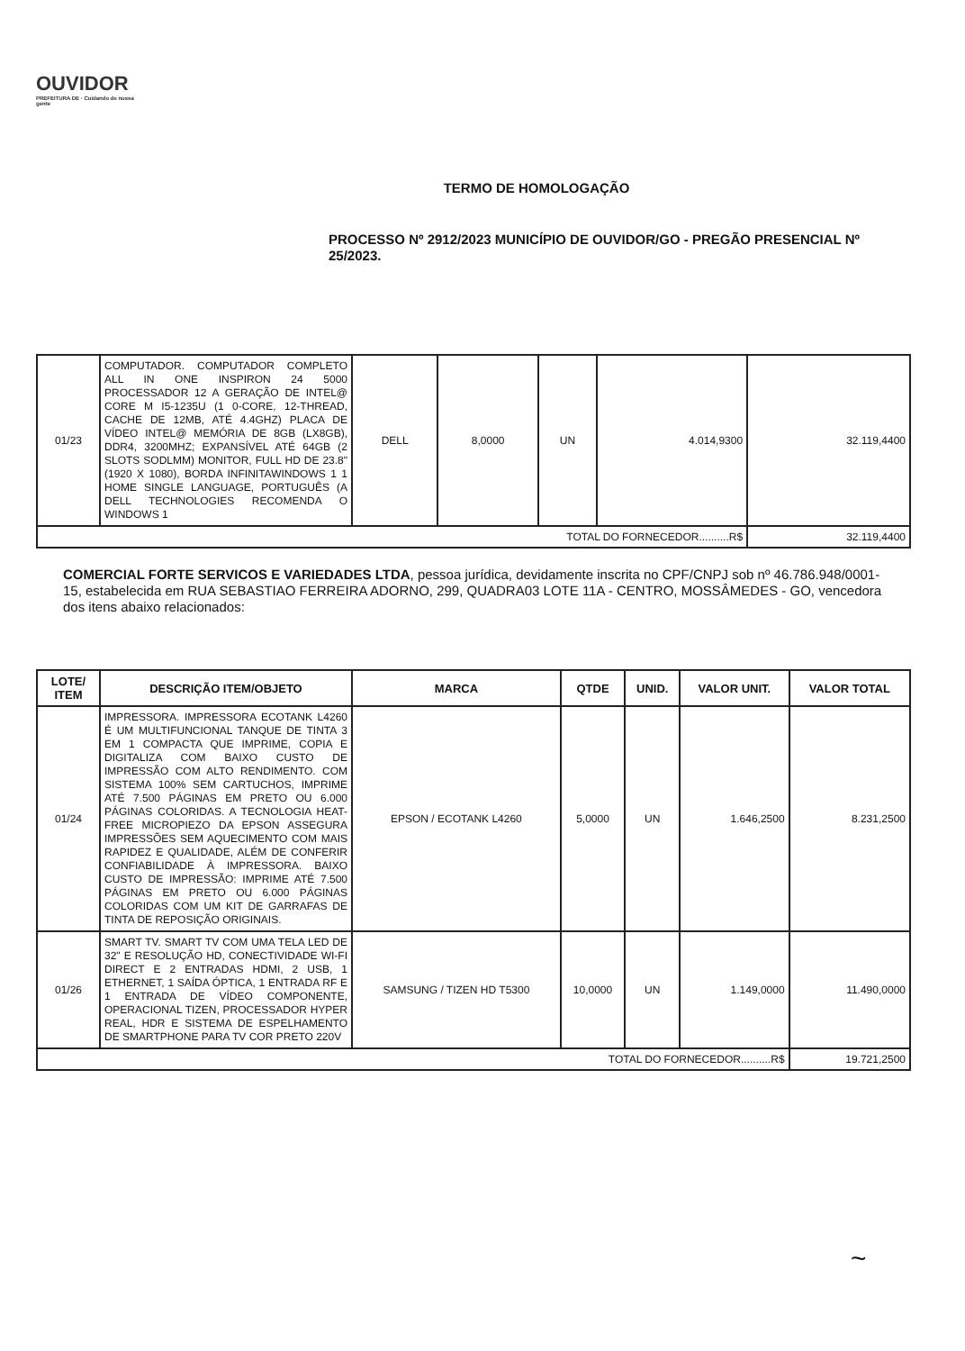OUVIDOR
PREFEITURA DE · Cuidando de nossa gente
TERMO DE HOMOLOGAÇÃO
PROCESSO Nº 2912/2023 MUNICÍPIO DE OUVIDOR/GO - PREGÃO PRESENCIAL Nº 25/2023.
| 01/23 | COMPUTADOR. COMPUTADOR COMPLETO ALL IN ONE INSPIRON 24 5000 PROCESSADOR 12 A GERAÇÃO DE INTEL@ CORE M I5-1235U (1 0-CORE, 12-THREAD, CACHE DE 12MB, ATÉ 4.4GHZ) PLACA DE VÍDEO INTEL@ MEMÓRIA DE 8GB (LX8GB), DDR4, 3200MHZ; EXPANSÍVEL ATÉ 64GB (2 SLOTS SODLMM) MONITOR, FULL HD DE 23.8" (1920 X 1080), BORDA INFINITAWINDOWS 1 1 HOME SINGLE LANGUAGE, PORTUGUÊS (A DELL TECHNOLOGIES RECOMENDA O WINDOWS 1 | DELL | 8,0000 | UN | 4.014,9300 | 32.119,4400 |
| TOTAL DO FORNECEDOR..........R$ | | | | | | 32.119,4400 |
COMERCIAL FORTE SERVICOS E VARIEDADES LTDA, pessoa jurídica, devidamente inscrita no CPF/CNPJ sob nº 46.786.948/0001-15, estabelecida em RUA SEBASTIAO FERREIRA ADORNO, 299, QUADRA03 LOTE 11A - CENTRO, MOSSÂMEDES - GO, vencedora dos itens abaixo relacionados:
| LOTE/ ITEM | DESCRIÇÃO ITEM/OBJETO | MARCA | QTDE | UNID. | VALOR UNIT. | VALOR TOTAL |
| --- | --- | --- | --- | --- | --- | --- |
| 01/24 | IMPRESSORA. IMPRESSORA ECOTANK L4260 É UM MULTIFUNCIONAL TANQUE DE TINTA 3 EM 1 COMPACTA QUE IMPRIME, COPIA E DIGITALIZA COM BAIXO CUSTO DE IMPRESSÃO COM ALTO RENDIMENTO. COM SISTEMA 100% SEM CARTUCHOS, IMPRIME ATÉ 7.500 PÁGINAS EM PRETO OU 6.000 PÁGINAS COLORIDAS. A TECNOLOGIA HEAT-FREE MICROPIEZO DA EPSON ASSEGURA IMPRESSÕES SEM AQUECIMENTO COM MAIS RAPIDEZ E QUALIDADE, ALÉM DE CONFERIR CONFIABILIDADE À IMPRESSORA. BAIXO CUSTO DE IMPRESSÃO: IMPRIME ATÉ 7.500 PÁGINAS EM PRETO OU 6.000 PÁGINAS COLORIDAS COM UM KIT DE GARRAFAS DE TINTA DE REPOSIÇÃO ORIGINAIS. | EPSON / ECOTANK L4260 | 5,0000 | UN | 1.646,2500 | 8.231,2500 |
| 01/26 | SMART TV. SMART TV COM UMA TELA LED DE 32" E RESOLUÇÃO HD, CONECTIVIDADE WI-FI DIRECT E 2 ENTRADAS HDMI, 2 USB, 1 ETHERNET, 1 SAÍDA ÓPTICA, 1 ENTRADA RF E 1 ENTRADA DE VÍDEO COMPONENTE, OPERACIONAL TIZEN, PROCESSADOR HYPER REAL, HDR E SISTEMA DE ESPELHAMENTO DE SMARTPHONE PARA TV COR PRETO 220V | SAMSUNG / TIZEN HD T5300 | 10,0000 | UN | 1.149,0000 | 11.490,0000 |
| TOTAL DO FORNECEDOR..........R$ | | | | | | 19.721,2500 |
~